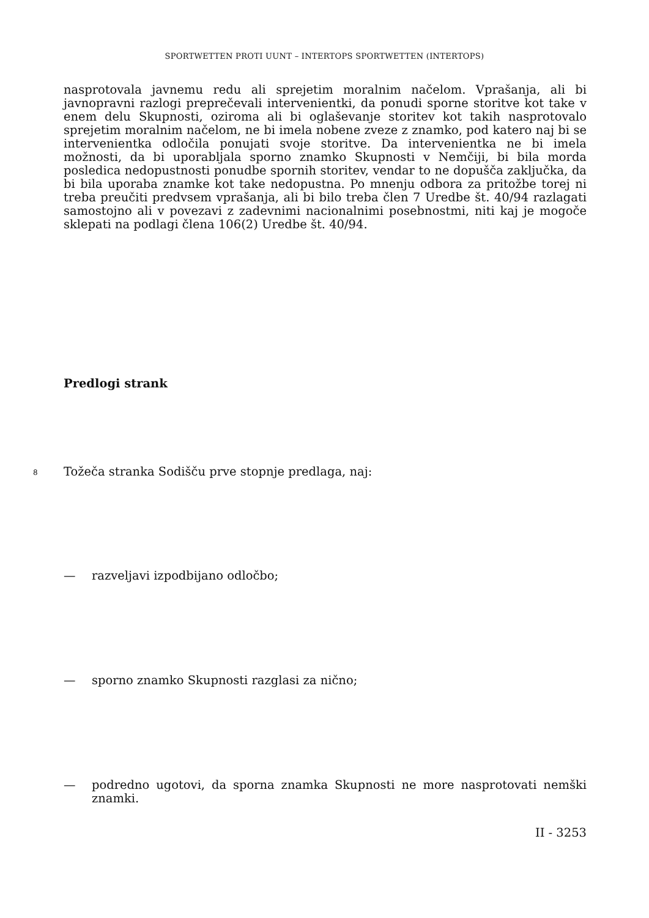SPORTWETTEN PROTI UUNT – INTERTOPS SPORTWETTEN (INTERTOPS)
nasprotovala javnemu redu ali sprejetim moralnim načelom. Vprašanja, ali bi javnopravni razlogi preprečevali intervenientki, da ponudi sporne storitve kot take v enem delu Skupnosti, oziroma ali bi oglaševanje storitev kot takih nasprotovalo sprejetim moralnim načelom, ne bi imela nobene zveze z znamko, pod katero naj bi se intervenientka odločila ponujati svoje storitve. Da intervenientka ne bi imela možnosti, da bi uporabljala sporno znamko Skupnosti v Nemčiji, bi bila morda posledica nedopustnosti ponudbe spornih storitev, vendar to ne dopušča zaključka, da bi bila uporaba znamke kot take nedopustna. Po mnenju odbora za pritožbe torej ni treba preučiti predvsem vprašanja, ali bi bilo treba člen 7 Uredbe št. 40/94 razlagati samostojno ali v povezavi z zadevnimi nacionalnimi posebnostmi, niti kaj je mogoče sklepati na podlagi člena 106(2) Uredbe št. 40/94.
Predlogi strank
8 Tožeča stranka Sodišču prve stopnje predlaga, naj:
— razveljavi izpodbijano odločbo;
— sporno znamko Skupnosti razglasi za nično;
— podredno ugotovi, da sporna znamka Skupnosti ne more nasprotovati nemški znamki.
II - 3253